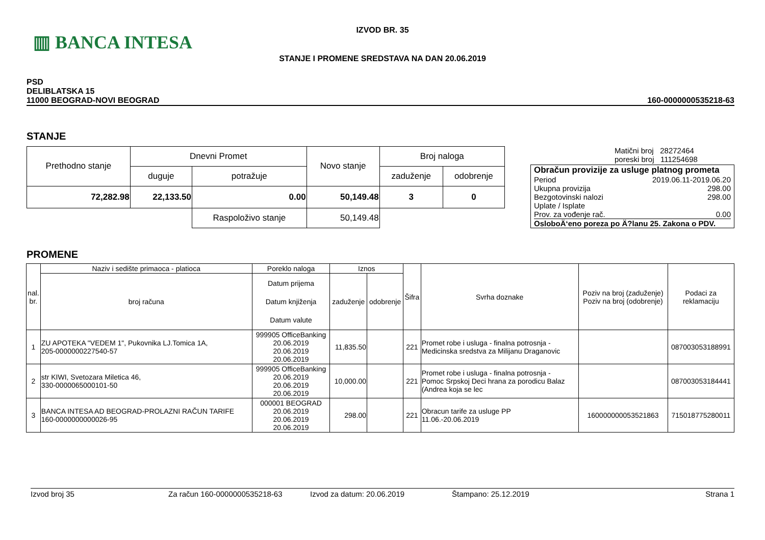▥ BANCA INTESA
IZVOD BR. 35
STANJE I PROMENE SREDSTAVA NA DAN 20.06.2019
PSD
DELIBLATSKA 15
11000 BEOGRAD-NOVI BEOGRAD
160-0000000535218-63
STANJE
| Prethodno stanje | Dnevni Promet | | Novo stanje | Broj naloga | |
| --- | --- | --- | --- | --- | --- |
| | duguje | potražuje | | zaduženje | odobrenje |
| 72,282.98 | 22,133.50 | 0.00 | 50,149.48 | 3 | 0 |
| | | Raspoloživo stanje | 50,149.48 | | |
Matični broj 28272464
poreski broj 111254698
Obračun provizije za usluge platnog prometa
Period 2019.06.11-2019.06.20
Ukupna provizija 298.00
Bezgotovinski nalozi 298.00
Uplate / Isplate
Prov. za vođenje rač. 0.00
OsloboÄ‘eno poreza po Ä?lanu 25. Zakona o PDV.
PROMENE
| nal. br. | Naziv i sedište primaoca - platioca | Poreklo naloga | Iznos | | Šifra | Svrha doznake | Poziv na broj (zaduženje) Poziv na broj (odobrenje) | Podaci za reklamaciju |
| --- | --- | --- | --- | --- | --- | --- | --- | --- |
| | broj računa | Datum prijema Datum knjiženja Datum valute | zaduženje | odobrenje | | | | |
| 1 | ZU APOTEKA "VEDEM 1", Pukovnika LJ.Tomica 1A, 205-0000000227540-57 | 999905 OfficeBanking 20.06.2019 20.06.2019 20.06.2019 | 11,835.50 | | 221 | Promet robe i usluga - finalna potrosnja - Medicinska sredstva za Milijanu Draganovic | | 087003053188991 |
| 2 | str KIWI, Svetozara Miletica 46, 330-0000065000101-50 | 999905 OfficeBanking 20.06.2019 20.06.2019 20.06.2019 | 10,000.00 | | 221 | Promet robe i usluga - finalna potrosnja - Pomoc Srpskoj Deci hrana za porodicu Balaz (Andrea koja se lec | | 087003053184441 |
| 3 | BANCA INTESA AD BEOGRAD-PROLAZNI RAČUN TARIFE 160-0000000000026-95 | 000001 BEOGRAD 20.06.2019 20.06.2019 20.06.2019 | 298.00 | | 221 | Obracun tarife za usluge PP 11.06.-20.06.2019 | 160000000053521863 | 715018775280011 |
Izvod broj 35 Za račun 160-0000000535218-63 Izvod za datum: 20.06.2019 Štampano: 25.12.2019 Strana 1